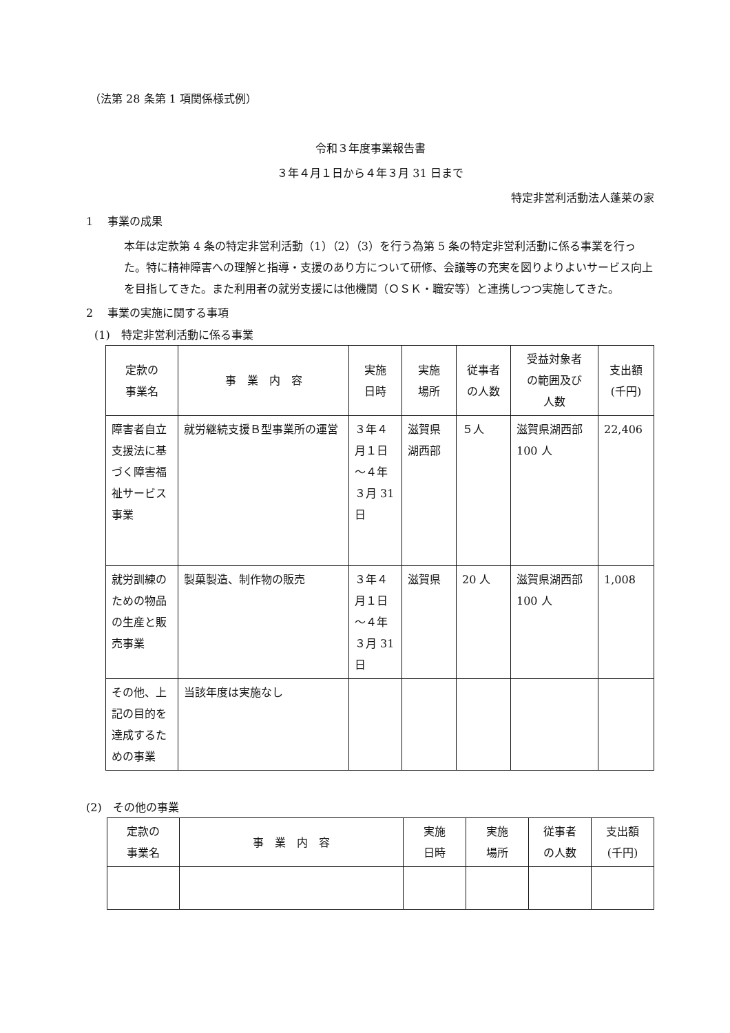（法第 28 条第 1 項関係様式例）
令和３年度事業報告書
３年４月１日から４年３月 31 日まで
特定非営利活動法人蓬莱の家
1　 事業の成果
本年は定款第 4 条の特定非営利活動（1）（2）（3）を行う為第 5 条の特定非営利活動に係る事業を行った。特に精神障害への理解と指導・支援のあり方について研修、会議等の充実を図りよりよいサービス向上を目指してきた。また利用者の就労支援には他機関（ＯＳＫ・職安等）と連携しつつ実施してきた。
2　 事業の実施に関する事項
(1)　特定非営利活動に係る事業
| 定款の 事業名 | 事 業 内 容 | 実施 日時 | 実施 場所 | 従事者 の人数 | 受益対象者 の範囲及び 人数 | 支出額 (千円) |
| --- | --- | --- | --- | --- | --- | --- |
| 障害者自立支援法に基づく障害福祉サービス事業 | 就労継続支援Ｂ型事業所の運営 | ３年４月１日～４年３月 31 日 | 滋賀県湖西部 | ５人 | 滋賀県湖西部 100 人 | 22,406 |
| 就労訓練のための物品の生産と販売事業 | 製菓製造、制作物の販売 | ３年４月１日～４年３月 31 日 | 滋賀県 | 20 人 | 滋賀県湖西部 100 人 | 1,008 |
| その他、上記の目的を達成するための事業 | 当該年度は実施なし | | | | | |
(2)　その他の事業
| 定款の 事業名 | 事 業 内 容 | 実施 日時 | 実施 場所 | 従事者 の人数 | 支出額 (千円) |
| --- | --- | --- | --- | --- | --- |